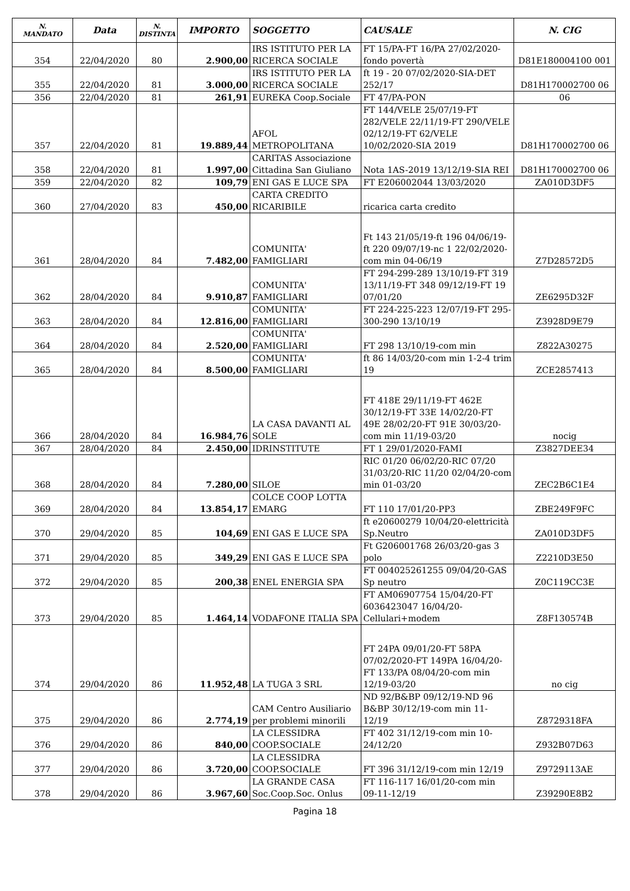| N. MANDATO | Data | N. DISTINTA | IMPORTO | SOGGETTO | CAUSALE | N. CIG |
| --- | --- | --- | --- | --- | --- | --- |
| 354 | 22/04/2020 | 80 | 2.900,00 | IRS ISTITUTO PER LA RICERCA SOCIALE | FT 15/PA-FT 16/PA 27/02/2020-fondo povertà | D81E180004100 001 |
| 355 | 22/04/2020 | 81 | 3.000,00 | IRS ISTITUTO PER LA RICERCA SOCIALE | ft 19 - 20 07/02/2020-SIA-DET 252/17 | D81H170002700 06 |
| 356 | 22/04/2020 | 81 | 261,91 | EUREKA Coop.Sociale | FT 47/PA-PON | 06 |
| 357 | 22/04/2020 | 81 | 19.889,44 | AFOL METROPOLITANA | FT 144/VELE 25/07/19-FT 282/VELE 22/11/19-FT 290/VELE 02/12/19-FT 62/VELE 10/02/2020-SIA 2019 | D81H170002700 06 |
| 358 | 22/04/2020 | 81 | 1.997,00 | CARITAS Associazione Cittadina San Giuliano | Nota 1AS-2019 13/12/19-SIA REI | D81H170002700 06 |
| 359 | 22/04/2020 | 82 | 109,79 | ENI GAS E LUCE SPA | FT E206002044 13/03/2020 | ZA010D3DF5 |
| 360 | 27/04/2020 | 83 | 450,00 | CARTA CREDITO RICARIBILE | ricarica carta credito | |
| 361 | 28/04/2020 | 84 | 7.482,00 | COMUNITA' FAMIGLIARI | Ft 143 21/05/19-ft 196 04/06/19-ft 220 09/07/19-nc 1 22/02/2020-com min 04-06/19 | Z7D28572D5 |
| 362 | 28/04/2020 | 84 | 9.910,87 | COMUNITA' FAMIGLIARI | FT 294-299-289 13/10/19-FT 319 13/11/19-FT 348 09/12/19-FT 19 07/01/20 | ZE6295D32F |
| 363 | 28/04/2020 | 84 | 12.816,00 | COMUNITA' FAMIGLIARI | FT 224-225-223 12/07/19-FT 295-300-290 13/10/19 | Z3928D9E79 |
| 364 | 28/04/2020 | 84 | 2.520,00 | COMUNITA' FAMIGLIARI | FT 298 13/10/19-com min | Z822A30275 |
| 365 | 28/04/2020 | 84 | 8.500,00 | COMUNITA' FAMIGLIARI | ft 86 14/03/20-com min 1-2-4 trim 19 | ZCE2857413 |
| 366 | 28/04/2020 | 84 | 16.984,76 | LA CASA DAVANTI AL SOLE | FT 418E 29/11/19-FT 462E 30/12/19-FT 33E 14/02/20-FT 49E 28/02/20-FT 91E 30/03/20-com min 11/19-03/20 | nocig |
| 367 | 28/04/2020 | 84 | 2.450,00 | IDRINSTITUTE | FT 1 29/01/2020-FAMI | Z3827DEE34 |
| 368 | 28/04/2020 | 84 | 7.280,00 | SILOE | RIC 01/20 06/02/20-RIC 07/20 31/03/20-RIC 11/20 02/04/20-com min 01-03/20 | ZEC2B6C1E4 |
| 369 | 28/04/2020 | 84 | 13.854,17 | COLCE COOP LOTTA EMARG | FT 110 17/01/20-PP3 | ZBE249F9FC |
| 370 | 29/04/2020 | 85 | 104,69 | ENI GAS E LUCE SPA | ft e20600279 10/04/20-elettricità Sp.Neutro | ZA010D3DF5 |
| 371 | 29/04/2020 | 85 | 349,29 | ENI GAS E LUCE SPA | Ft G206001768 26/03/20-gas 3 polo | Z2210D3E50 |
| 372 | 29/04/2020 | 85 | 200,38 | ENEL ENERGIA SPA | FT 004025261255 09/04/20-GAS Sp neutro | Z0C119CC3E |
| 373 | 29/04/2020 | 85 | 1.464,14 | VODAFONE ITALIA SPA | FT AM06907754 15/04/20-FT 6036423047 16/04/20-Cellulari+modem | Z8F130574B |
| 374 | 29/04/2020 | 86 | 11.952,48 | LA TUGA 3 SRL | FT 24PA 09/01/20-FT 58PA 07/02/2020-FT 149PA 16/04/20-FT 133/PA 08/04/20-com min 12/19-03/20 | no cig |
| 375 | 29/04/2020 | 86 | 2.774,19 | CAM Centro Ausiliario per problemi minorili | ND 92/B&BP 09/12/19-ND 96 B&BP 30/12/19-com min 11-12/19 | Z8729318FA |
| 376 | 29/04/2020 | 86 | 840,00 | LA CLESSIDRA COOP.SOCIALE | FT 402 31/12/19-com min 10-24/12/20 | Z932B07D63 |
| 377 | 29/04/2020 | 86 | 3.720,00 | LA CLESSIDRA COOP.SOCIALE | FT 396 31/12/19-com min 12/19 | Z9729113AE |
| 378 | 29/04/2020 | 86 | 3.967,60 | LA GRANDE CASA Soc.Coop.Soc. Onlus | FT 116-117 16/01/20-com min 09-11-12/19 | Z39290E8B2 |
Pagina 18